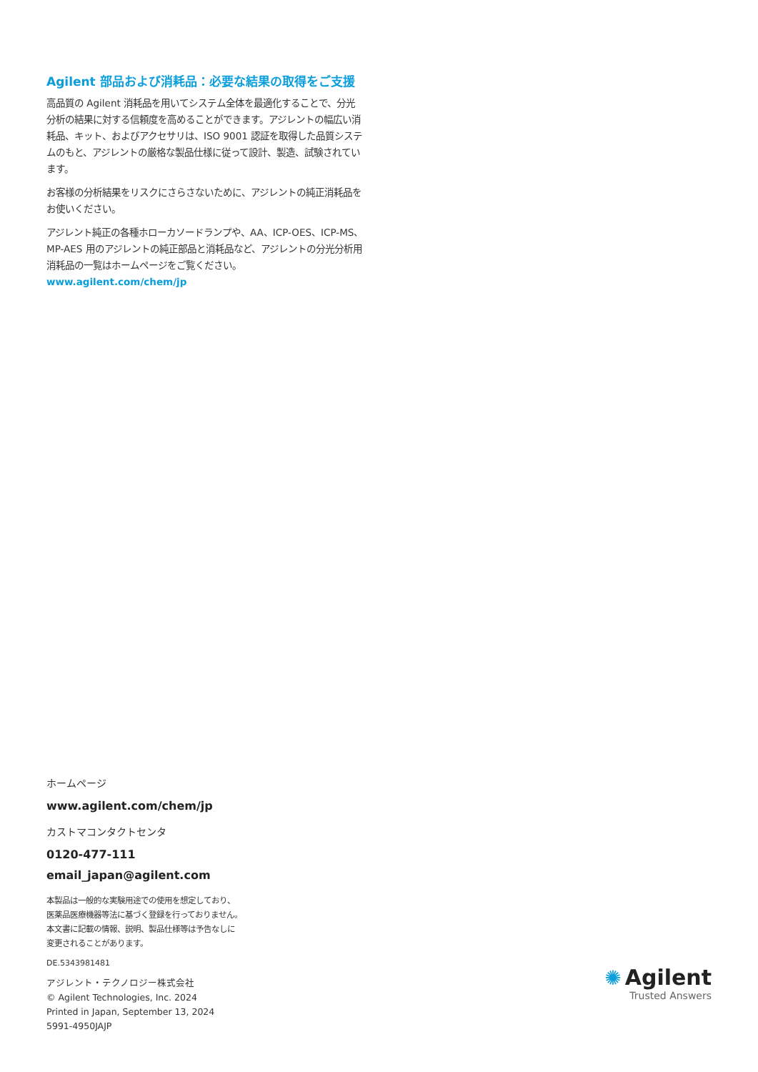Agilent 部品および消耗品：必要な結果の取得をご支援
高品質の Agilent 消耗品を用いてシステム全体を最適化することで、分光分析の結果に対する信頼度を高めることができます。アジレントの幅広い消耗品、キット、およびアクセサリは、ISO 9001 認証を取得した品質システムのもと、アジレントの厳格な製品仕様に従って設計、製造、試験されています。
お客様の分析結果をリスクにさらさないために、アジレントの純正消耗品をお使いください。
アジレント純正の各種ホローカソードランプや、AA、ICP-OES、ICP-MS、MP-AES 用のアジレントの純正部品と消耗品など、アジレントの分光分析用消耗品の一覧はホームページをご覧ください。www.agilent.com/chem/jp
ホームページ
www.agilent.com/chem/jp
カストマコンタクトセンタ
0120-477-111
email_japan@agilent.com
本製品は一般的な実験用途での使用を想定しており、
医薬品医療機器等法に基づく登録を行っておりません。
本文書に記載の情報、説明、製品仕様等は予告なしに
変更されることがあります。
DE.5343981481
アジレント・テクノロジー株式会社
© Agilent Technologies, Inc. 2024
Printed in Japan, September 13, 2024
5991-4950JAJP
✺ Agilent
Trusted Answers